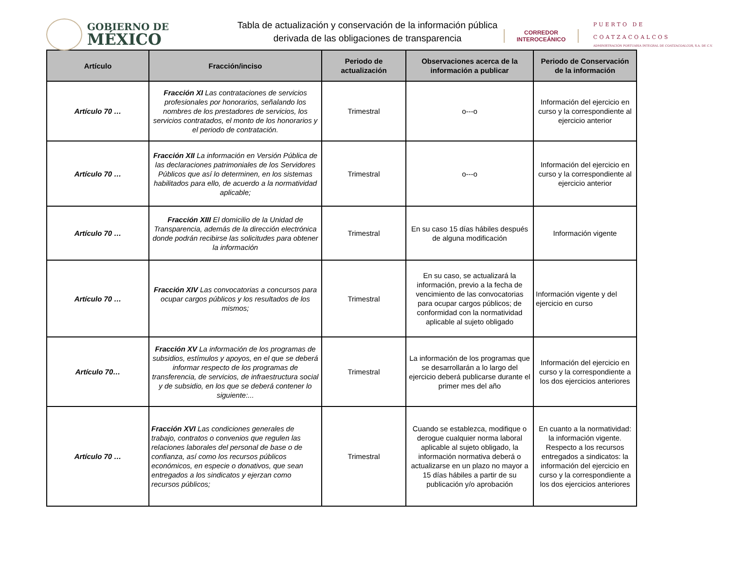GOBIERNO DE
MÉXICO
Tabla de actualización y conservación de la información pública
derivada de las obligaciones de transparencia
CORREDOR
INTEROCEÁNICO
PUERTO DE
COATZACOALCOS
ADMINISTRACIÓN PORTUARIA INTEGRAL DE COATZACOALCOS, S.A. DE C.V.
| Artículo | Fracción/inciso | Periodo de actualización | Observaciones acerca de la información a publicar | Periodo de Conservación de la información |
| --- | --- | --- | --- | --- |
| Artículo 70 … | Fracción XI Las contrataciones de servicios profesionales por honorarios, señalando los nombres de los prestadores de servicios, los servicios contratados, el monto de los honorarios y el periodo de contratación. | Trimestral | o---o | Información del ejercicio en curso y la correspondiente al ejercicio anterior |
| Artículo 70 … | Fracción XII La información en Versión Pública de las declaraciones patrimoniales de los Servidores Públicos que así lo determinen, en los sistemas habilitados para ello, de acuerdo a la normatividad aplicable; | Trimestral | o---o | Información del ejercicio en curso y la correspondiente al ejercicio anterior |
| Artículo 70 … | Fracción XIII El domicilio de la Unidad de Transparencia, además de la dirección electrónica donde podrán recibirse las solicitudes para obtener la información | Trimestral | En su caso 15 días hábiles después de alguna modificación | Información vigente |
| Artículo 70 … | Fracción XIV Las convocatorias a concursos para ocupar cargos públicos y los resultados de los mismos; | Trimestral | En su caso, se actualizará la información, previo a la fecha de vencimiento de las convocatorias para ocupar cargos públicos; de conformidad con la normatividad aplicable al sujeto obligado | Información vigente y del ejercicio en curso |
| Artículo 70… | Fracción XV La información de los programas de subsidios, estímulos y apoyos, en el que se deberá informar respecto de los programas de transferencia, de servicios, de infraestructura social y de subsidio, en los que se deberá contener lo siguiente:... | Trimestral | La información de los programas que se desarrollarán a lo largo del ejercicio deberá publicarse durante el primer mes del año | Información del ejercicio en curso y la correspondiente a los dos ejercicios anteriores |
| Artículo 70 … | Fracción XVI Las condiciones generales de trabajo, contratos o convenios que regulen las relaciones laborales del personal de base o de confianza, así como los recursos públicos económicos, en especie o donativos, que sean entregados a los sindicatos y ejerzan como recursos públicos; | Trimestral | Cuando se establezca, modifique o derogue cualquier norma laboral aplicable al sujeto obligado, la información normativa deberá o actualizarse en un plazo no mayor a 15 días hábiles a partir de su publicación y/o aprobación | En cuanto a la normatividad: la información vigente. Respecto a los recursos entregados a sindicatos: la información del ejercicio en curso y la correspondiente a los dos ejercicios anteriores |